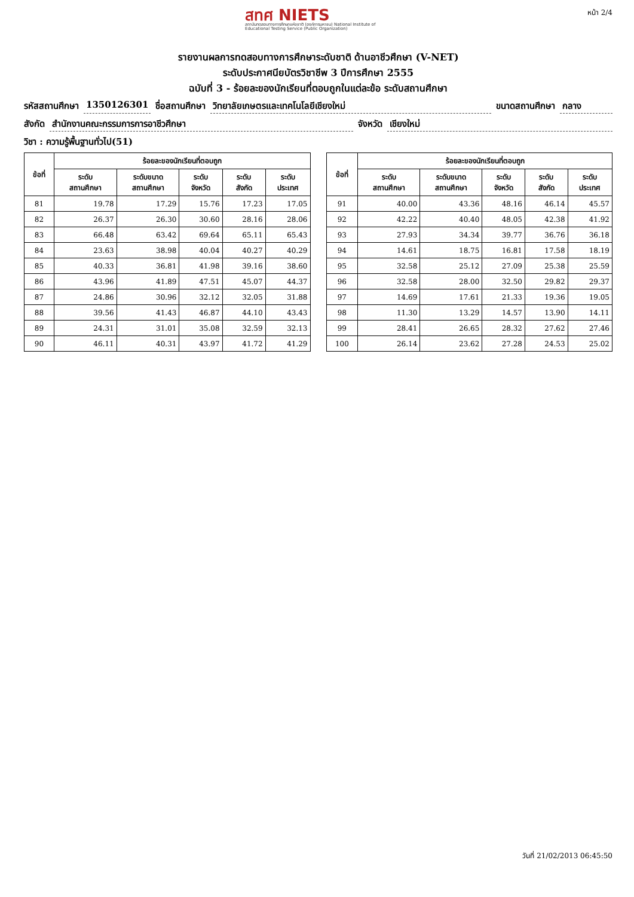สทศ NIETS
สถาบันทดสอบทางการศึกษาแห่งชาติ (องค์การมหาชน) National Institute of Educational Testing Service (Public Organization)
หน้า 2/4
รายงานผลการทดสอบทางการศึกษาระดับชาติ ด้านอาชีวศึกษา (V-NET)
ระดับประกาศนียบัตรวิชาชีพ 3 ปีการศึกษา 2555
ฉบับที่ 3 - ร้อยละของนักเรียนที่ตอบถูกในแต่ละข้อ ระดับสถานศึกษา
รหัสสถานศึกษา 1350126301 ชื่อสถานศึกษา วิทยาลัยเกษตรและเทคโนโลยีเชียงใหม่ ขนาดสถานศึกษา กลาง
สังกัด สำนักงานคณะกรรมการการอาชีวศึกษา จังหวัด เชียงใหม่
วิชา : ความรู้พื้นฐานทั่วไป(51)
| ข้อที่ | ร้อยละของนักเรียนที่ตอบถูก | | | | |
| --- | --- | --- | --- | --- | --- |
| | ระดับ สถานศึกษา | ระดับขนาด สถานศึกษา | ระดับ จังหวัด | ระดับ สังกัด | ระดับ ประเทศ |
| 81 | 19.78 | 17.29 | 15.76 | 17.23 | 17.05 |
| 82 | 26.37 | 26.30 | 30.60 | 28.16 | 28.06 |
| 83 | 66.48 | 63.42 | 69.64 | 65.11 | 65.43 |
| 84 | 23.63 | 38.98 | 40.04 | 40.27 | 40.29 |
| 85 | 40.33 | 36.81 | 41.98 | 39.16 | 38.60 |
| 86 | 43.96 | 41.89 | 47.51 | 45.07 | 44.37 |
| 87 | 24.86 | 30.96 | 32.12 | 32.05 | 31.88 |
| 88 | 39.56 | 41.43 | 46.87 | 44.10 | 43.43 |
| 89 | 24.31 | 31.01 | 35.08 | 32.59 | 32.13 |
| 90 | 46.11 | 40.31 | 43.97 | 41.72 | 41.29 |
| ข้อที่ | ร้อยละของนักเรียนที่ตอบถูก | | | | |
| --- | --- | --- | --- | --- | --- |
| | ระดับ สถานศึกษา | ระดับขนาด สถานศึกษา | ระดับ จังหวัด | ระดับ สังกัด | ระดับ ประเทศ |
| 91 | 40.00 | 43.36 | 48.16 | 46.14 | 45.57 |
| 92 | 42.22 | 40.40 | 48.05 | 42.38 | 41.92 |
| 93 | 27.93 | 34.34 | 39.77 | 36.76 | 36.18 |
| 94 | 14.61 | 18.75 | 16.81 | 17.58 | 18.19 |
| 95 | 32.58 | 25.12 | 27.09 | 25.38 | 25.59 |
| 96 | 32.58 | 28.00 | 32.50 | 29.82 | 29.37 |
| 97 | 14.69 | 17.61 | 21.33 | 19.36 | 19.05 |
| 98 | 11.30 | 13.29 | 14.57 | 13.90 | 14.11 |
| 99 | 28.41 | 26.65 | 28.32 | 27.62 | 27.46 |
| 100 | 26.14 | 23.62 | 27.28 | 24.53 | 25.02 |
วันที่ 21/02/2013 06:45:50